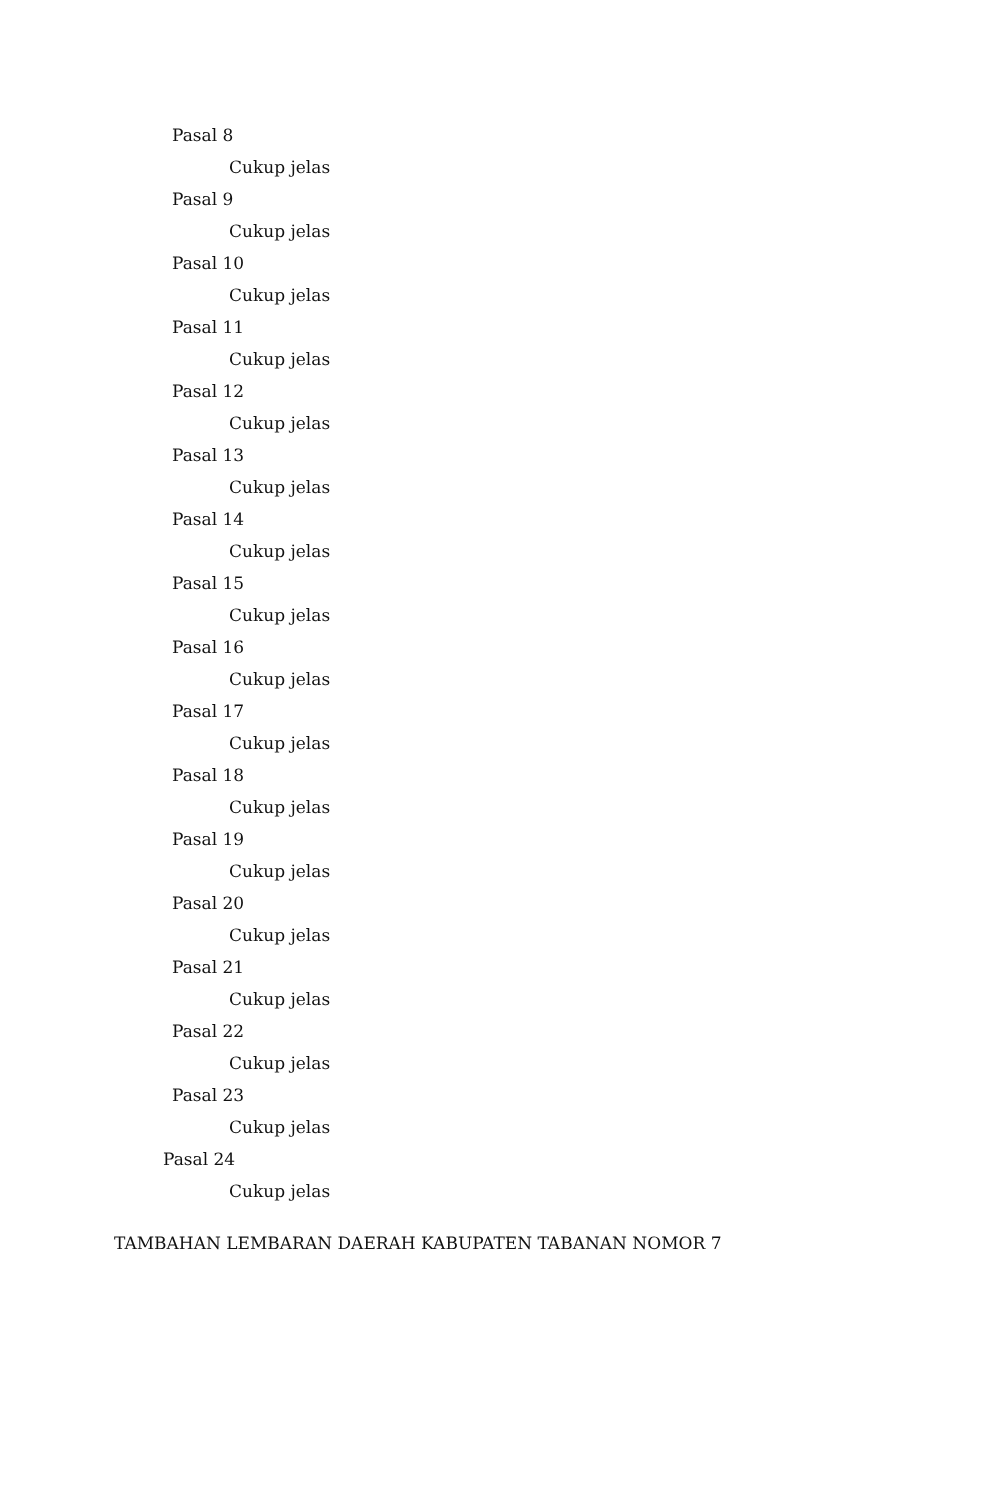Pasal 8
Cukup jelas
Pasal 9
Cukup jelas
Pasal 10
Cukup jelas
Pasal 11
Cukup jelas
Pasal 12
Cukup jelas
Pasal 13
Cukup jelas
Pasal 14
Cukup jelas
Pasal 15
Cukup jelas
Pasal 16
Cukup jelas
Pasal 17
Cukup jelas
Pasal 18
Cukup jelas
Pasal 19
Cukup jelas
Pasal 20
Cukup jelas
Pasal 21
Cukup jelas
Pasal 22
Cukup jelas
Pasal 23
Cukup jelas
Pasal 24
Cukup jelas
TAMBAHAN LEMBARAN DAERAH KABUPATEN TABANAN NOMOR 7